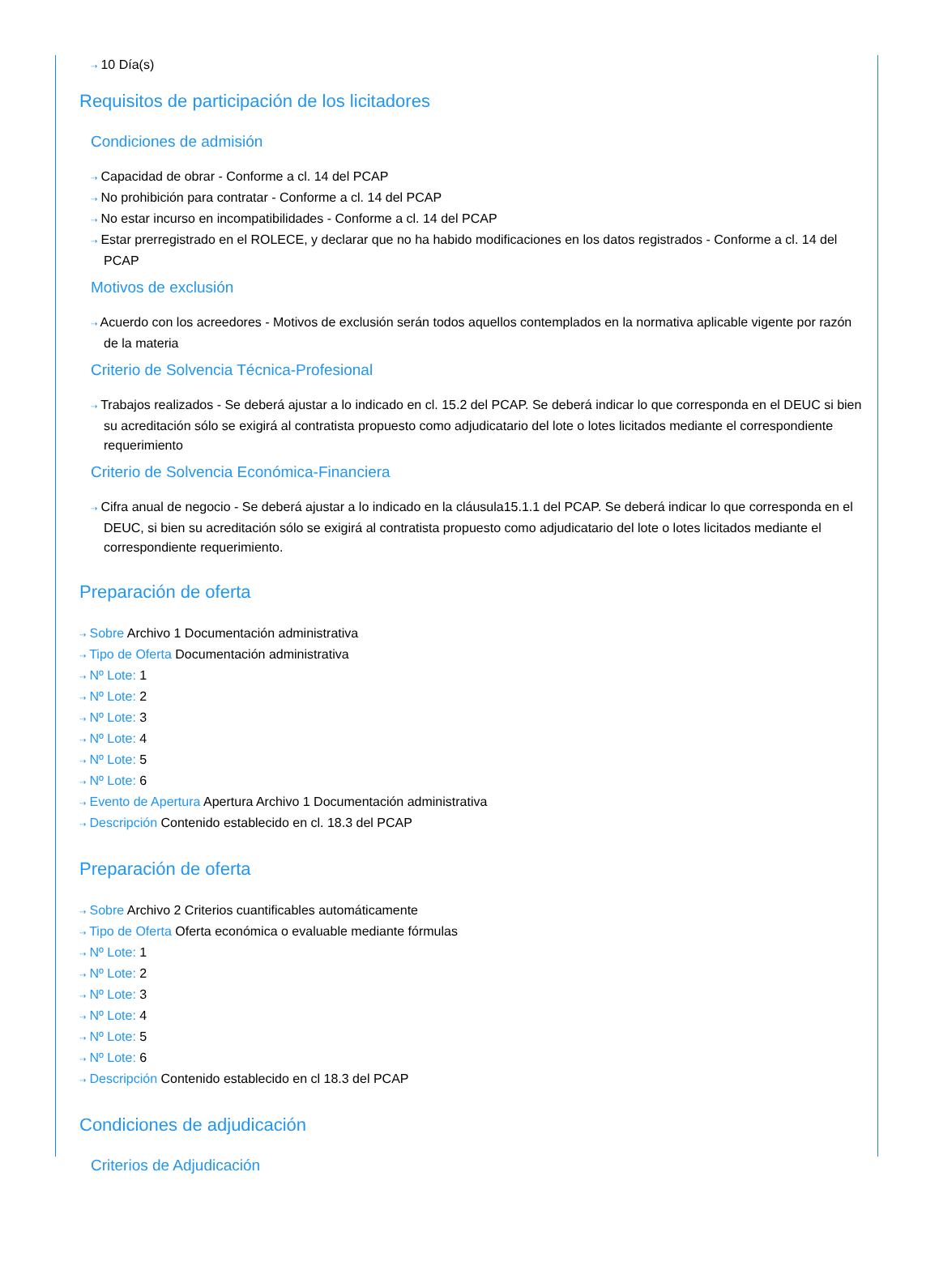⇢ 10 Día(s)
Requisitos de participación de los licitadores
Condiciones de admisión
⇢ Capacidad de obrar - Conforme a cl. 14 del PCAP
⇢ No prohibición para contratar - Conforme a cl. 14 del PCAP
⇢ No estar incurso en incompatibilidades - Conforme a cl. 14 del PCAP
⇢ Estar prerregistrado en el ROLECE, y declarar que no ha habido modificaciones en los datos registrados - Conforme a cl. 14 del PCAP
Motivos de exclusión
⇢ Acuerdo con los acreedores - Motivos de exclusión serán todos aquellos contemplados en la normativa aplicable vigente por razón de la materia
Criterio de Solvencia Técnica-Profesional
⇢ Trabajos realizados - Se deberá ajustar a lo indicado en cl. 15.2 del PCAP. Se deberá indicar lo que corresponda en el DEUC si bien su acreditación sólo se exigirá al contratista propuesto como adjudicatario del lote o lotes licitados mediante el correspondiente requerimiento
Criterio de Solvencia Económica-Financiera
⇢ Cifra anual de negocio - Se deberá ajustar a lo indicado en la cláusula15.1.1 del PCAP. Se deberá indicar lo que corresponda en el DEUC, si bien su acreditación sólo se exigirá al contratista propuesto como adjudicatario del lote o lotes licitados mediante el correspondiente requerimiento.
Preparación de oferta
⇢ Sobre Archivo 1 Documentación administrativa
⇢ Tipo de Oferta Documentación administrativa
⇢ Nº Lote: 1
⇢ Nº Lote: 2
⇢ Nº Lote: 3
⇢ Nº Lote: 4
⇢ Nº Lote: 5
⇢ Nº Lote: 6
⇢ Evento de Apertura Apertura Archivo 1 Documentación administrativa
⇢ Descripción Contenido establecido en cl. 18.3 del PCAP
Preparación de oferta
⇢ Sobre Archivo 2 Criterios cuantificables automáticamente
⇢ Tipo de Oferta Oferta económica o evaluable mediante fórmulas
⇢ Nº Lote: 1
⇢ Nº Lote: 2
⇢ Nº Lote: 3
⇢ Nº Lote: 4
⇢ Nº Lote: 5
⇢ Nº Lote: 6
⇢ Descripción Contenido establecido en cl 18.3 del PCAP
Condiciones de adjudicación
Criterios de Adjudicación